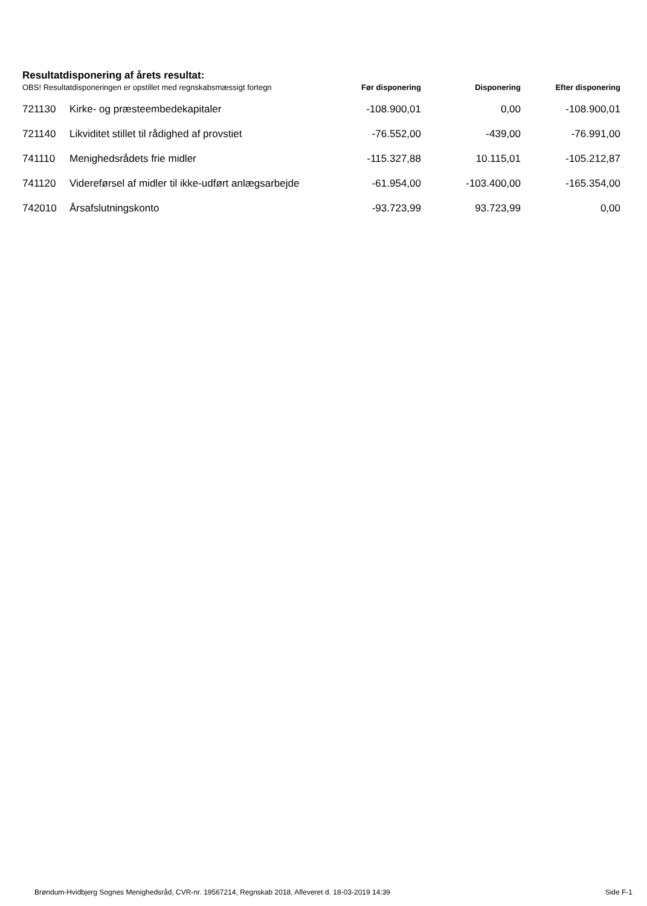Resultatdisponering af årets resultat:
| OBS! Resultatdisponeringen er opstillet med regnskabsmæssigt fortegn | | Før disponering | Disponering | Efter disponering |
| --- | --- | --- | --- | --- |
| 721130 | Kirke- og præsteembedekapitaler | -108.900,01 | 0,00 | -108.900,01 |
| 721140 | Likviditet stillet til rådighed af provstiet | -76.552,00 | -439,00 | -76.991,00 |
| 741110 | Menighedsrådets frie midler | -115.327,88 | 10.115,01 | -105.212,87 |
| 741120 | Videreførsel af midler til ikke-udført anlægsarbejde | -61.954,00 | -103.400,00 | -165.354,00 |
| 742010 | Årsafslutningskonto | -93.723,99 | 93.723,99 | 0,00 |
Brøndum-Hvidbjerg Sognes Menighedsråd, CVR-nr. 19567214, Regnskab 2018, Afleveret d. 18-03-2019 14:39 Side F-1